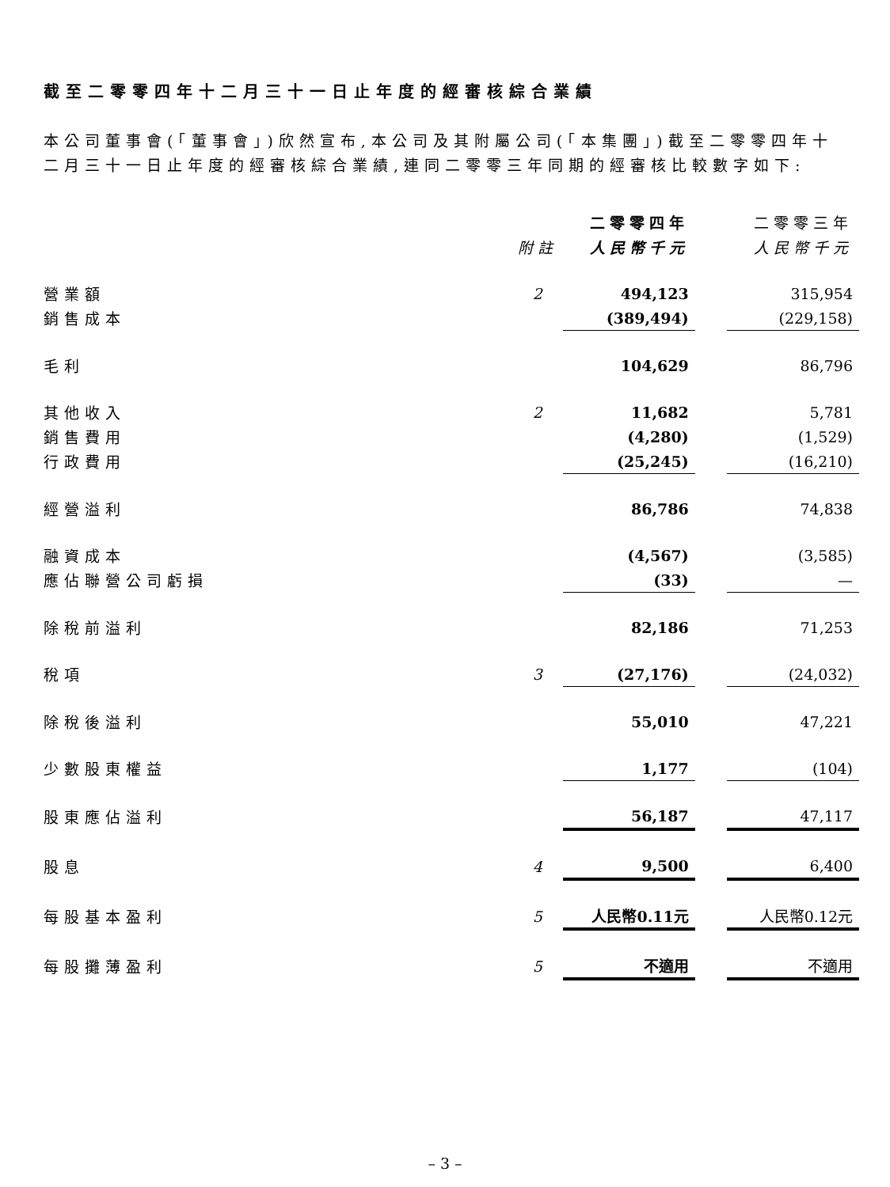截至二零零四年十二月三十一日止年度的經審核綜合業績
本公司董事會(「董事會」)欣然宣布,本公司及其附屬公司(「本集團」)截至二零零四年十二月三十一日止年度的經審核綜合業績,連同二零零三年同期的經審核比較數字如下:
| | | 二零零四年 | | 二零零三年 |
| --- | --- | --- | --- | --- |
| | 附註 | 人民幣千元 | | 人民幣千元 |
| 營業額 | 2 | 494,123 | | 315,954 |
| 銷售成本 | | (389,494) | | (229,158) |
| 毛利 | | 104,629 | | 86,796 |
| 其他收入 | 2 | 11,682 | | 5,781 |
| 銷售費用 | | (4,280) | | (1,529) |
| 行政費用 | | (25,245) | | (16,210) |
| 經營溢利 | | 86,786 | | 74,838 |
| 融資成本 | | (4,567) | | (3,585) |
| 應佔聯營公司虧損 | | (33) | | — |
| 除稅前溢利 | | 82,186 | | 71,253 |
| 稅項 | 3 | (27,176) | | (24,032) |
| 除稅後溢利 | | 55,010 | | 47,221 |
| 少數股東權益 | | 1,177 | | (104) |
| 股東應佔溢利 | | 56,187 | | 47,117 |
| 股息 | 4 | 9,500 | | 6,400 |
| 每股基本盈利 | 5 | 人民幣0.11元 | | 人民幣0.12元 |
| 每股攤薄盈利 | 5 | 不適用 | | 不適用 |
– 3 –